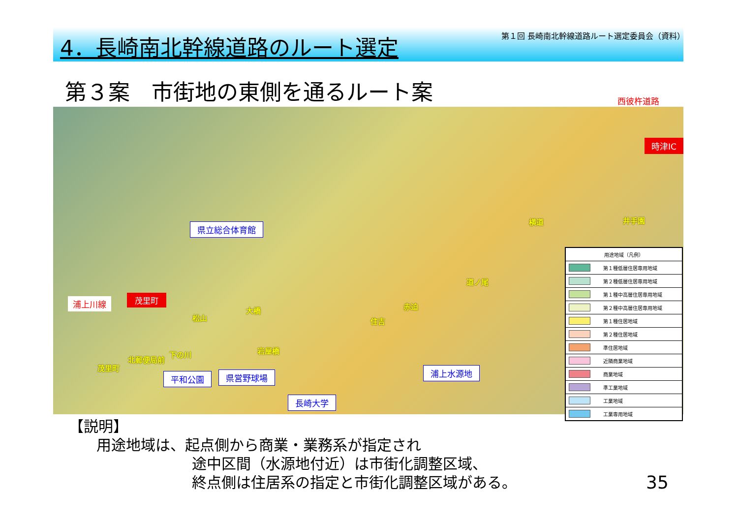4．長崎南北幹線道路のルート選定
第１回 長崎南北幹線道路ルート選定委員会（資料）
第３案　市街地の東側を通るルート案 西彼杵道路
時津IC
浦上川線 茂里町
県立総合体育館
平和公園 県営野球場
長崎大学
浦上水源地
横道 井手園
道ノ尾
赤迫
住吉
大橋
松山
岩屋橋 下の川
北郵便局前
茂里町
| 用途地域（凡例） | |
| --- | --- |
| | 第１種低層住居専用地域 |
| | 第２種低層住居専用地域 |
| | 第１種中高層住居専用地域 |
| | 第２種中高層住居専用地域 |
| | 第１種住居地域 |
| | 第２種住居地域 |
| | 準住居地域 |
| | 近隣商業地域 |
| | 商業地域 |
| | 準工業地域 |
| | 工業地域 |
| | 工業専用地域 |
【説明】
用途地域は、起点側から商業・業務系が指定され
途中区間（水源地付近）は市街化調整区域、
終点側は住居系の指定と市街化調整区域がある。
35